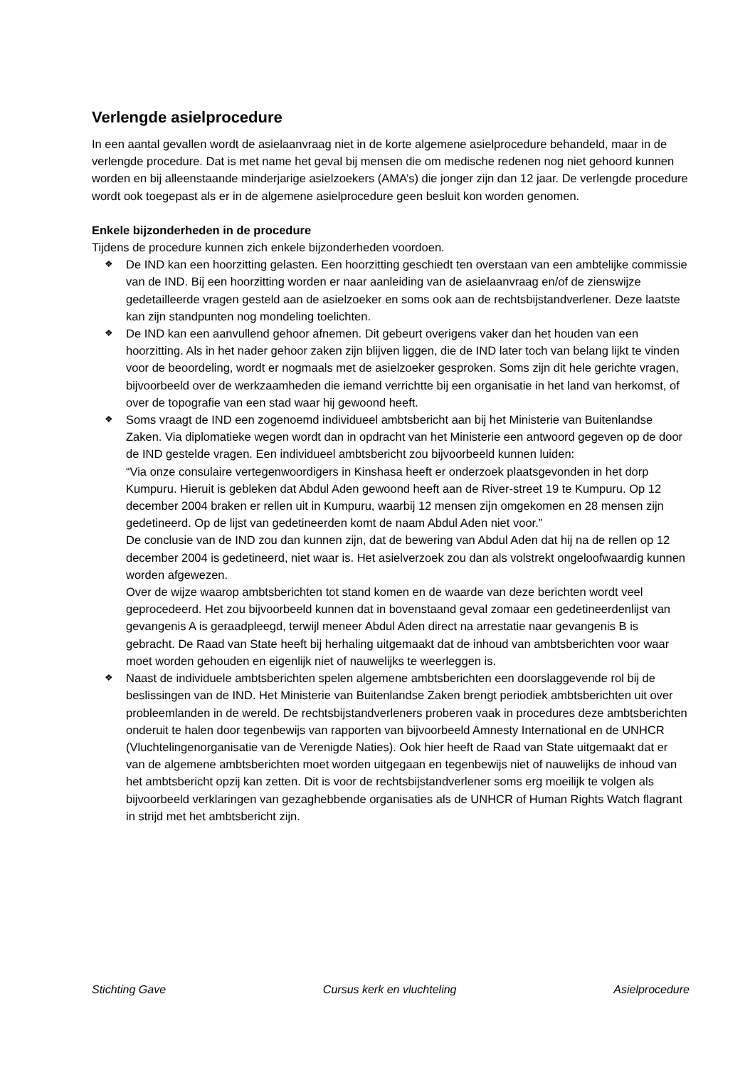Verlengde asielprocedure
In een aantal gevallen wordt de asielaanvraag niet in de korte algemene asielprocedure behandeld, maar in de verlengde procedure. Dat is met name het geval bij mensen die om medische redenen nog niet gehoord kunnen worden en bij alleenstaande minderjarige asielzoekers (AMA’s) die jonger zijn dan 12 jaar. De verlengde procedure wordt ook toegepast als er in de algemene asielprocedure geen besluit kon worden genomen.
Enkele bijzonderheden in de procedure
Tijdens de procedure kunnen zich enkele bijzonderheden voordoen.
❖ De IND kan een hoorzitting gelasten. Een hoorzitting geschiedt ten overstaan van een ambtelijke commissie van de IND. Bij een hoorzitting worden er naar aanleiding van de asielaanvraag en/of de zienswijze gedetailleerde vragen gesteld aan de asielzoeker en soms ook aan de rechtsbijstandverlener. Deze laatste kan zijn standpunten nog mondeling toelichten.
❖ De IND kan een aanvullend gehoor afnemen. Dit gebeurt overigens vaker dan het houden van een hoorzitting. Als in het nader gehoor zaken zijn blijven liggen, die de IND later toch van belang lijkt te vinden voor de beoordeling, wordt er nogmaals met de asielzoeker gesproken. Soms zijn dit hele gerichte vragen, bijvoorbeeld over de werkzaamheden die iemand verrichtte bij een organisatie in het land van herkomst, of over de topografie van een stad waar hij gewoond heeft.
❖ Soms vraagt de IND een zogenoemd individueel ambtsbericht aan bij het Ministerie van Buitenlandse Zaken. Via diplomatieke wegen wordt dan in opdracht van het Ministerie een antwoord gegeven op de door de IND gestelde vragen. Een individueel ambtsbericht zou bijvoorbeeld kunnen luiden:
“Via onze consulaire vertegenwoordigers in Kinshasa heeft er onderzoek plaatsgevonden in het dorp Kumpuru. Hieruit is gebleken dat Abdul Aden gewoond heeft aan de River-street 19 te Kumpuru. Op 12 december 2004 braken er rellen uit in Kumpuru, waarbij 12 mensen zijn omgekomen en 28 mensen zijn gedetineerd. Op de lijst van gedetineerden komt de naam Abdul Aden niet voor.”
De conclusie van de IND zou dan kunnen zijn, dat de bewering van Abdul Aden dat hij na de rellen op 12 december 2004 is gedetineerd, niet waar is. Het asielverzoek zou dan als volstrekt ongeloofwaardig kunnen worden afgewezen.
Over de wijze waarop ambtsberichten tot stand komen en de waarde van deze berichten wordt veel geprocedeerd. Het zou bijvoorbeeld kunnen dat in bovenstaand geval zomaar een gedetineerdenlijst van gevangenis A is geraadpleegd, terwijl meneer Abdul Aden direct na arrestatie naar gevangenis B is gebracht. De Raad van State heeft bij herhaling uitgemaakt dat de inhoud van ambtsberichten voor waar moet worden gehouden en eigenlijk niet of nauwelijks te weerleggen is.
❖ Naast de individuele ambtsberichten spelen algemene ambtsberichten een doorslaggevende rol bij de beslissingen van de IND. Het Ministerie van Buitenlandse Zaken brengt periodiek ambtsberichten uit over probleemlanden in de wereld. De rechtsbijstandverleners proberen vaak in procedures deze ambtsberichten onderuit te halen door tegenbewijs van rapporten van bijvoorbeeld Amnesty International en de UNHCR (Vluchtelingenorganisatie van de Verenigde Naties). Ook hier heeft de Raad van State uitgemaakt dat er van de algemene ambtsberichten moet worden uitgegaan en tegenbewijs niet of nauwelijks de inhoud van het ambtsbericht opzij kan zetten. Dit is voor de rechtsbijstandverlener soms erg moeilijk te volgen als bijvoorbeeld verklaringen van gezaghebbende organisaties als de UNHCR of Human Rights Watch flagrant in strijd met het ambtsbericht zijn.
Stichting Gave Cursus kerk en vluchteling Asielprocedure